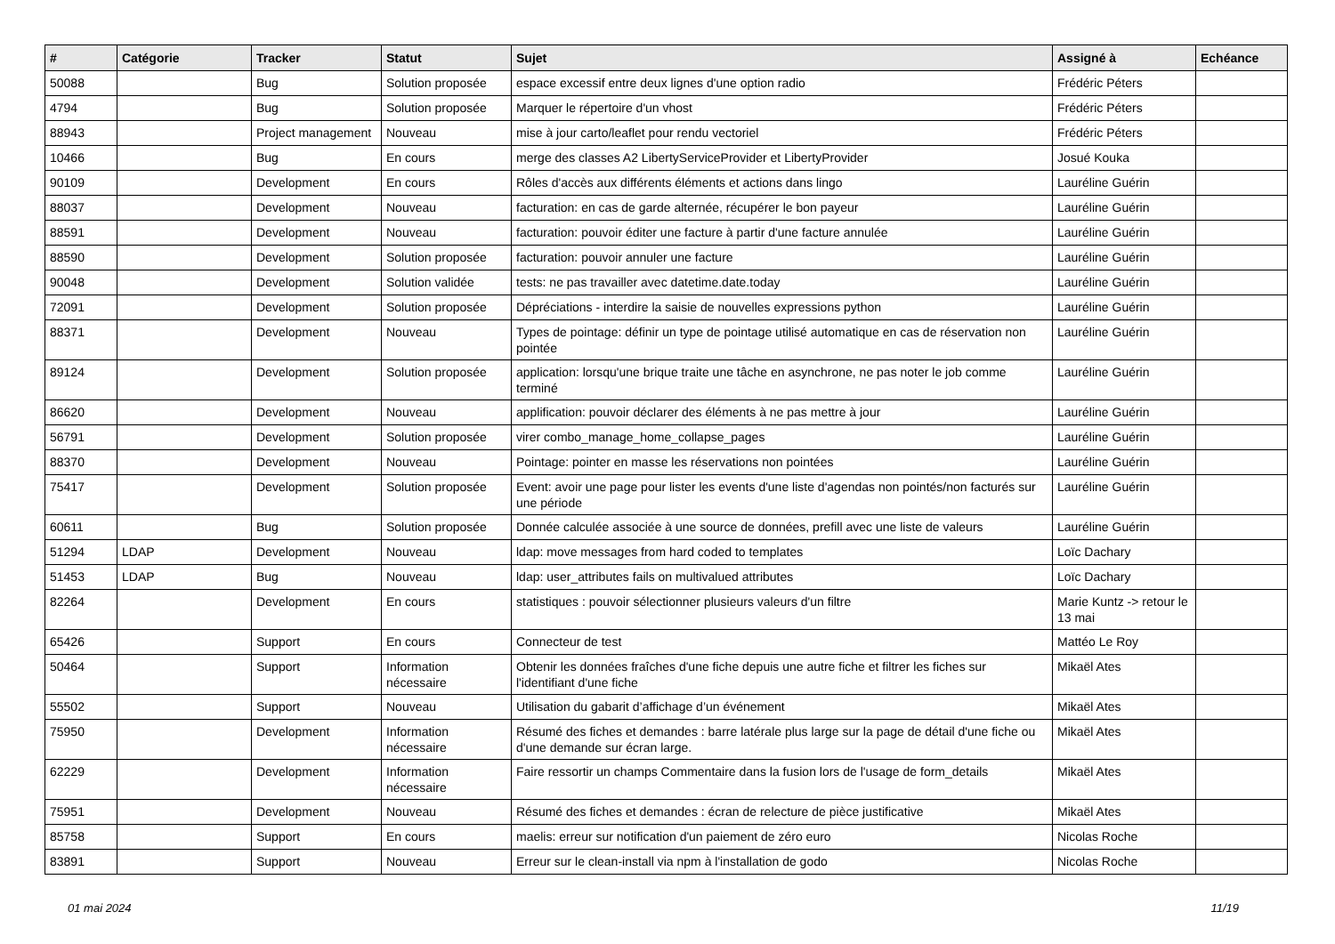| # | Catégorie | Tracker | Statut | Sujet | Assigné à | Echéance |
| --- | --- | --- | --- | --- | --- | --- |
| 50088 | | Bug | Solution proposée | espace excessif entre deux lignes d'une option radio | Frédéric Péters | |
| 4794 | | Bug | Solution proposée | Marquer le répertoire d'un vhost | Frédéric Péters | |
| 88943 | | Project management | Nouveau | mise à jour carto/leaflet pour rendu vectoriel | Frédéric Péters | |
| 10466 | | Bug | En cours | merge des classes A2 LibertyServiceProvider et LibertyProvider | Josué Kouka | |
| 90109 | | Development | En cours | Rôles d'accès aux différents éléments et actions dans lingo | Lauréline Guérin | |
| 88037 | | Development | Nouveau | facturation: en cas de garde alternée, récupérer le bon payeur | Lauréline Guérin | |
| 88591 | | Development | Nouveau | facturation: pouvoir éditer une facture à partir d'une facture annulée | Lauréline Guérin | |
| 88590 | | Development | Solution proposée | facturation: pouvoir annuler une facture | Lauréline Guérin | |
| 90048 | | Development | Solution validée | tests: ne pas travailler avec datetime.date.today | Lauréline Guérin | |
| 72091 | | Development | Solution proposée | Dépréciations - interdire la saisie de nouvelles expressions python | Lauréline Guérin | |
| 88371 | | Development | Nouveau | Types de pointage: définir un type de pointage utilisé automatique en cas de réservation non pointée | Lauréline Guérin | |
| 89124 | | Development | Solution proposée | application: lorsqu'une brique traite une tâche en asynchrone, ne pas noter le job comme terminé | Lauréline Guérin | |
| 86620 | | Development | Nouveau | applification: pouvoir déclarer des éléments à ne pas mettre à jour | Lauréline Guérin | |
| 56791 | | Development | Solution proposée | virer combo_manage_home_collapse_pages | Lauréline Guérin | |
| 88370 | | Development | Nouveau | Pointage: pointer en masse les réservations non pointées | Lauréline Guérin | |
| 75417 | | Development | Solution proposée | Event: avoir une page pour lister les events d'une liste d'agendas non pointés/non facturés sur une période | Lauréline Guérin | |
| 60611 | | Bug | Solution proposée | Donnée calculée associée à une source de données, prefill avec une liste de valeurs | Lauréline Guérin | |
| 51294 | LDAP | Development | Nouveau | ldap: move messages from hard coded to templates | Loïc Dachary | |
| 51453 | LDAP | Bug | Nouveau | ldap: user_attributes fails on multivalued attributes | Loïc Dachary | |
| 82264 | | Development | En cours | statistiques : pouvoir sélectionner plusieurs valeurs d'un filtre | Marie Kuntz -> retour le 13 mai | |
| 65426 | | Support | En cours | Connecteur de test | Mattéo Le Roy | |
| 50464 | | Support | Information nécessaire | Obtenir les données fraîches d'une fiche depuis une autre fiche et filtrer les fiches sur l'identifiant d'une fiche | Mikaël Ates | |
| 55502 | | Support | Nouveau | Utilisation du gabarit d’affichage d’un événement | Mikaël Ates | |
| 75950 | | Development | Information nécessaire | Résumé des fiches et demandes : barre latérale plus large sur la page de détail d'une fiche ou d'une demande sur écran large. | Mikaël Ates | |
| 62229 | | Development | Information nécessaire | Faire ressortir un champs Commentaire dans la fusion lors de l'usage de form_details | Mikaël Ates | |
| 75951 | | Development | Nouveau | Résumé des fiches et demandes : écran de relecture de pièce justificative | Mikaël Ates | |
| 85758 | | Support | En cours | maelis: erreur sur notification d'un paiement de zéro euro | Nicolas Roche | |
| 83891 | | Support | Nouveau | Erreur sur le clean-install via npm à l'installation de godo | Nicolas Roche | |
01 mai 2024 11/19